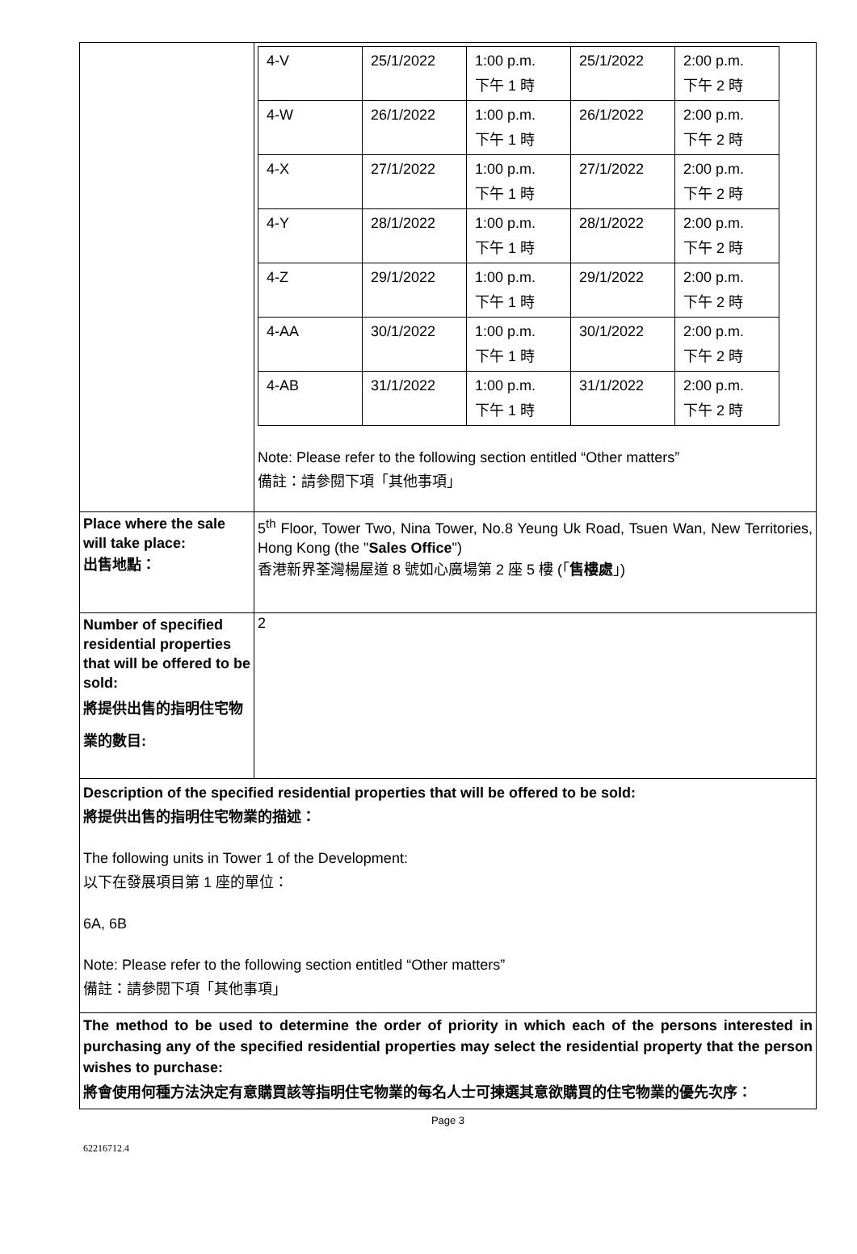| | / 4-V / 25/1/2022 / 1:00 p.m. 下午 1 時 / 25/1/2022 / 2:00 p.m. 下午 2 時 / / 4-W / 26/1/2022 / 1:00 p.m. 下午 1 時 / 26/1/2022 / 2:00 p.m. 下午 2 時 / / 4-X / 27/1/2022 / 1:00 p.m. 下午 1 時 / 27/1/2022 / 2:00 p.m. 下午 2 時 / / 4-Y / 28/1/2022 / 1:00 p.m. 下午 1 時 / 28/1/2022 / 2:00 p.m. 下午 2 時 / / 4-Z / 29/1/2022 / 1:00 p.m. 下午 1 時 / 29/1/2022 / 2:00 p.m. 下午 2 時 / / 4-AA / 30/1/2022 / 1:00 p.m. 下午 1 時 / 30/1/2022 / 2:00 p.m. 下午 2 時 / / 4-AB / 31/1/2022 / 1:00 p.m. 下午 1 時 / 31/1/2022 / 2:00 p.m. 下午 2 時 / Note: Please refer to the following section entitled “Other matters” 備註：請參閱下項「其他事項」 |
| Place where the sale will take place: 出售地點： | 5<sup>th</sup> Floor, Tower Two, Nina Tower, No.8 Yeung Uk Road, Tsuen Wan, New Territories, Hong Kong (the " Sales Office ") 香港新界荃灣楊屋道 8 號如心廣場第 2 座 5 樓 (「 售樓處 」) |
| Number of specified residential properties that will be offered to be sold: 將提供出售的指明住宅物業的數目: | 2 |
| Description of the specified residential properties that will be offered to be sold: 將提供出售的指明住宅物業的描述： The following units in Tower 1 of the Development: 以下在發展項目第 1 座的單位： 6A, 6B Note: Please refer to the following section entitled “Other matters” 備註：請參閱下項「其他事項」 | |
| The method to be used to determine the order of priority in which each of the persons interested in purchasing any of the specified residential properties may select the residential property that the person wishes to purchase: 將會使用何種方法決定有意購買該等指明住宅物業的每名人士可揀選其意欲購買的住宅物業的優先次序： | |
Page 3
62216712.4